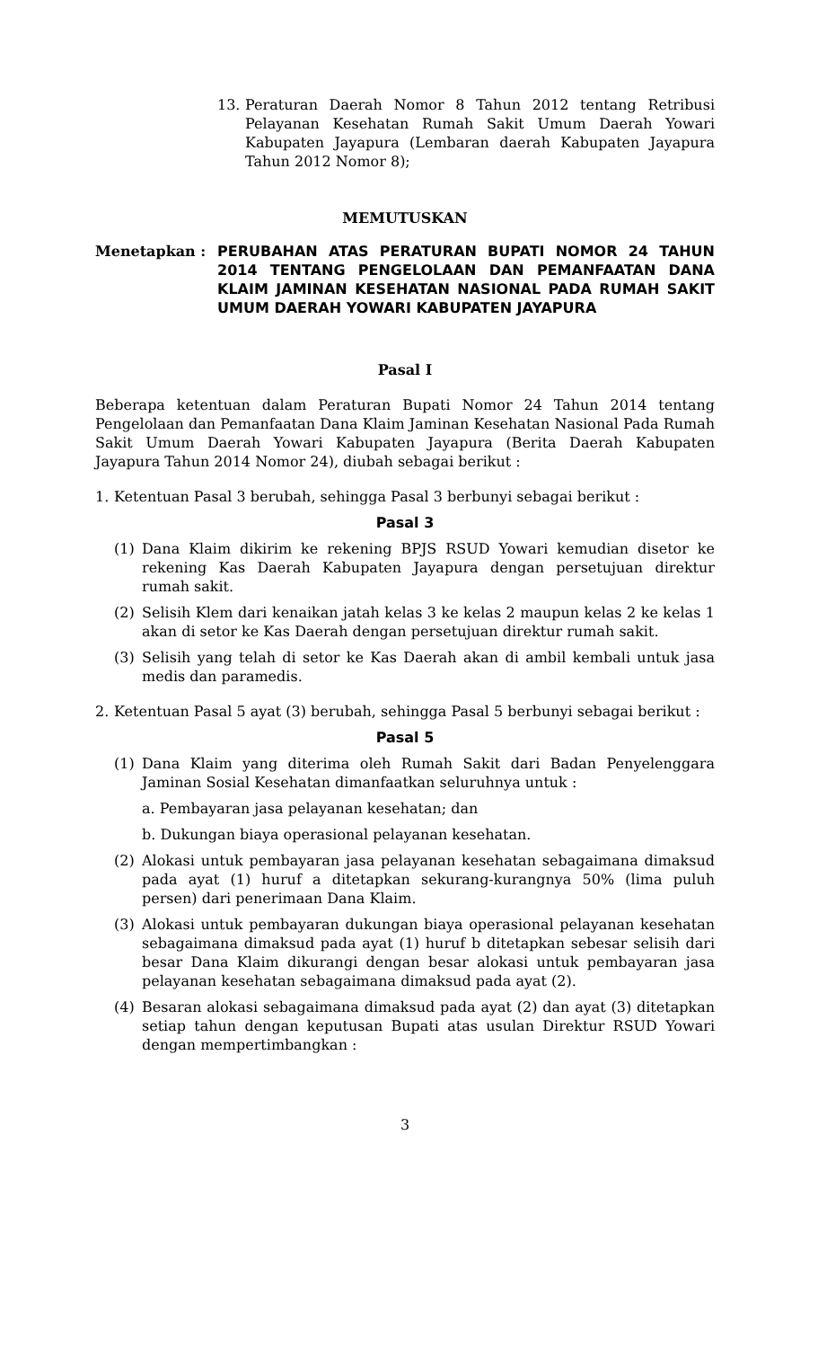13. Peraturan Daerah Nomor 8 Tahun 2012 tentang Retribusi Pelayanan Kesehatan Rumah Sakit Umum Daerah Yowari Kabupaten Jayapura (Lembaran daerah Kabupaten Jayapura Tahun 2012 Nomor 8);
MEMUTUSKAN
Menetapkan : PERUBAHAN ATAS PERATURAN BUPATI NOMOR 24 TAHUN 2014 TENTANG PENGELOLAAN DAN PEMANFAATAN DANA KLAIM JAMINAN KESEHATAN NASIONAL PADA RUMAH SAKIT UMUM DAERAH YOWARI KABUPATEN JAYAPURA
Pasal I
Beberapa ketentuan dalam Peraturan Bupati Nomor 24 Tahun 2014 tentang Pengelolaan dan Pemanfaatan Dana Klaim Jaminan Kesehatan Nasional Pada Rumah Sakit Umum Daerah Yowari Kabupaten Jayapura (Berita Daerah Kabupaten Jayapura Tahun 2014 Nomor 24), diubah sebagai berikut :
1. Ketentuan Pasal 3 berubah, sehingga Pasal 3 berbunyi sebagai berikut :
Pasal 3
(1) Dana Klaim dikirim ke rekening BPJS RSUD Yowari kemudian disetor ke rekening Kas Daerah Kabupaten Jayapura dengan persetujuan direktur rumah sakit.
(2) Selisih Klem dari kenaikan jatah kelas 3 ke kelas 2 maupun kelas 2 ke kelas 1 akan di setor ke Kas Daerah dengan persetujuan direktur rumah sakit.
(3) Selisih yang telah di setor ke Kas Daerah akan di ambil kembali untuk jasa medis dan paramedis.
2. Ketentuan Pasal 5 ayat (3) berubah, sehingga Pasal 5 berbunyi sebagai berikut :
Pasal 5
(1) Dana Klaim yang diterima oleh Rumah Sakit dari Badan Penyelenggara Jaminan Sosial Kesehatan dimanfaatkan seluruhnya untuk :
a. Pembayaran jasa pelayanan kesehatan; dan
b. Dukungan biaya operasional pelayanan kesehatan.
(2) Alokasi untuk pembayaran jasa pelayanan kesehatan sebagaimana dimaksud pada ayat (1) huruf a ditetapkan sekurang-kurangnya 50% (lima puluh persen) dari penerimaan Dana Klaim.
(3) Alokasi untuk pembayaran dukungan biaya operasional pelayanan kesehatan sebagaimana dimaksud pada ayat (1) huruf b ditetapkan sebesar selisih dari besar Dana Klaim dikurangi dengan besar alokasi untuk pembayaran jasa pelayanan kesehatan sebagaimana dimaksud pada ayat (2).
(4) Besaran alokasi sebagaimana dimaksud pada ayat (2) dan ayat (3) ditetapkan setiap tahun dengan keputusan Bupati atas usulan Direktur RSUD Yowari dengan mempertimbangkan :
3